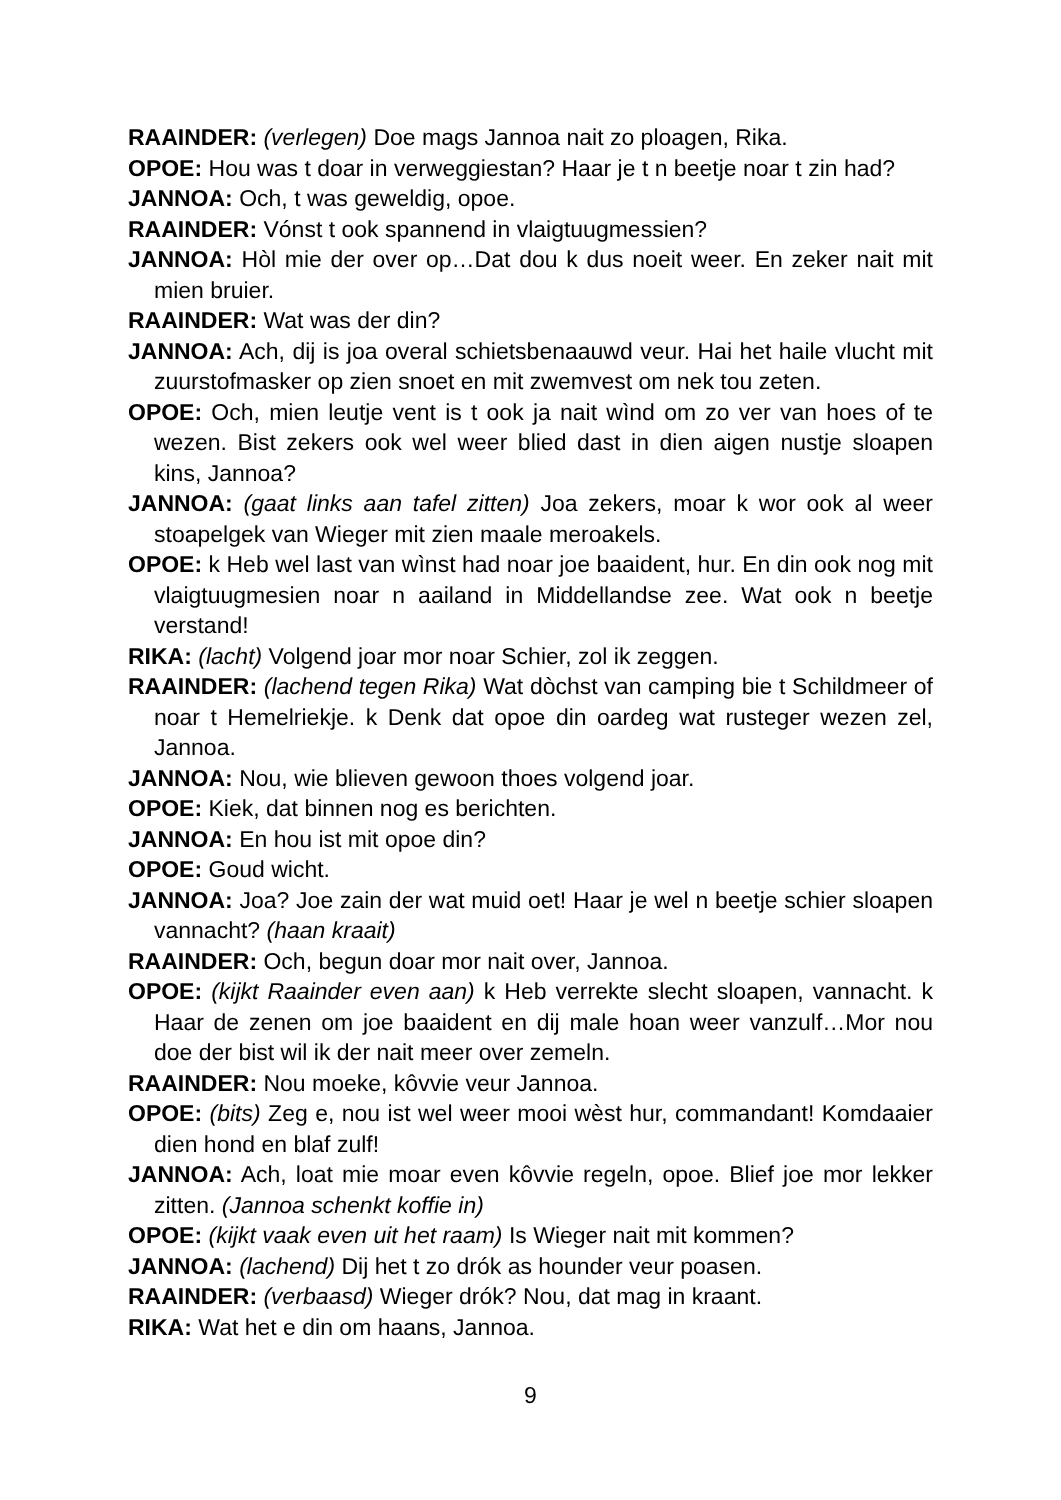RAAINDER: (verlegen) Doe mags Jannoa nait zo ploagen, Rika.
OPOE: Hou was t doar in verweggiestan? Haar je t n beetje noar t zin had?
JANNOA: Och, t was geweldig, opoe.
RAAINDER: Vónst t ook spannend in vlaigtuugmessien?
JANNOA: Hòl mie der over op…Dat dou k dus noeit weer. En zeker nait mit mien bruier.
RAAINDER: Wat was der din?
JANNOA: Ach, dij is joa overal schietsbenaauwd veur. Hai het haile vlucht mit zuurstofmasker op zien snoet en mit zwemvest om nek tou zeten.
OPOE: Och, mien leutje vent is t ook ja nait wìnd om zo ver van hoes of te wezen. Bist zekers ook wel weer blied dast in dien aigen nustje sloapen kins, Jannoa?
JANNOA: (gaat links aan tafel zitten) Joa zekers, moar k wor ook al weer stoapelgek van Wieger mit zien maale meroakels.
OPOE: k Heb wel last van wìnst had noar joe baaident, hur. En din ook nog mit vlaigtuugmesien noar n aailand in Middellandse zee. Wat ook n beetje verstand!
RIKA: (lacht) Volgend joar mor noar Schier, zol ik zeggen.
RAAINDER: (lachend tegen Rika) Wat dòchst van camping bie t Schildmeer of noar t Hemelriekje. k Denk dat opoe din oardeg wat rusteger wezen zel, Jannoa.
JANNOA: Nou, wie blieven gewoon thoes volgend joar.
OPOE: Kiek, dat binnen nog es berichten.
JANNOA: En hou ist mit opoe din?
OPOE: Goud wicht.
JANNOA: Joa? Joe zain der wat muid oet! Haar je wel n beetje schier sloapen vannacht? (haan kraait)
RAAINDER: Och, begun doar mor nait over, Jannoa.
OPOE: (kijkt Raainder even aan) k Heb verrekte slecht sloapen, vannacht. k Haar de zenen om joe baaident en dij male hoan weer vanzulf…Mor nou doe der bist wil ik der nait meer over zemeln.
RAAINDER: Nou moeke, kôvvie veur Jannoa.
OPOE: (bits) Zeg e, nou ist wel weer mooi wèst hur, commandant! Komdaaier dien hond en blaf zulf!
JANNOA: Ach, loat mie moar even kôvvie regeln, opoe. Blief joe mor lekker zitten. (Jannoa schenkt koffie in)
OPOE: (kijkt vaak even uit het raam) Is Wieger nait mit kommen?
JANNOA: (lachend) Dij het t zo drók as hounder veur poasen.
RAAINDER: (verbaasd) Wieger drók? Nou, dat mag in kraant.
RIKA: Wat het e din om haans, Jannoa.
9